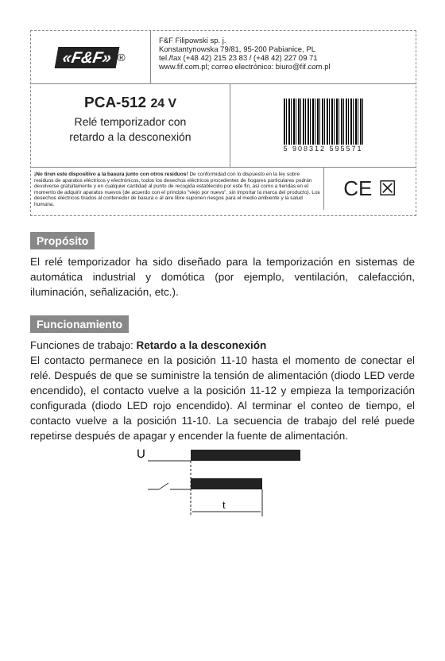«F&F»<sup>®</sup>
F&F Filipowski sp. j.
Konstantynowska 79/81, 95-200 Pabianice, PL
tel./fax (+48 42) 215 23 83 / (+48 42) 227 09 71
www.fif.com.pl; correo electrónico: biuro@fif.com.pl
PCA-512 24 V
Relé temporizador con
retardo a la desconexión
5 908312 595571
¡No tiren este dispositivo a la basura junto con otros residuos! De conformidad con lo dispuesto en la ley sobre residuos de aparatos eléctricos y electrónicos, todos los desechos eléctricos procedentes de hogares particulares podrán devolverse gratuitamente y en cualquier cantidad al punto de recogida establecido por este fin, así como a tiendas en el momento de adquirir aparatos nuevos (de acuerdo con el principio "viejo por nuevo", sin importar la marca del producto). Los desechos eléctricos tirados al contenedor de basura o al aire libre suponen riesgos para el medio ambiente y la salud humana.
CE ☒
Propósito
El relé temporizador ha sido diseñado para la temporización en sistemas de automática industrial y domótica (por ejemplo, ventilación, calefacción, iluminación, señalización, etc.).
Funcionamiento
Funciones de trabajo: Retardo a la desconexión
El contacto permanece en la posición 11-10 hasta el momento de conectar el relé. Después de que se suministre la tensión de alimentación (diodo LED verde encendido), el contacto vuelve a la posición 11-12 y empieza la temporización configurada (diodo LED rojo encendido). Al terminar el conteo de tiempo, el contacto vuelve a la posición 11-10. La secuencia de trabajo del relé puede repetirse después de apagar y encender la fuente de alimentación.
U
t